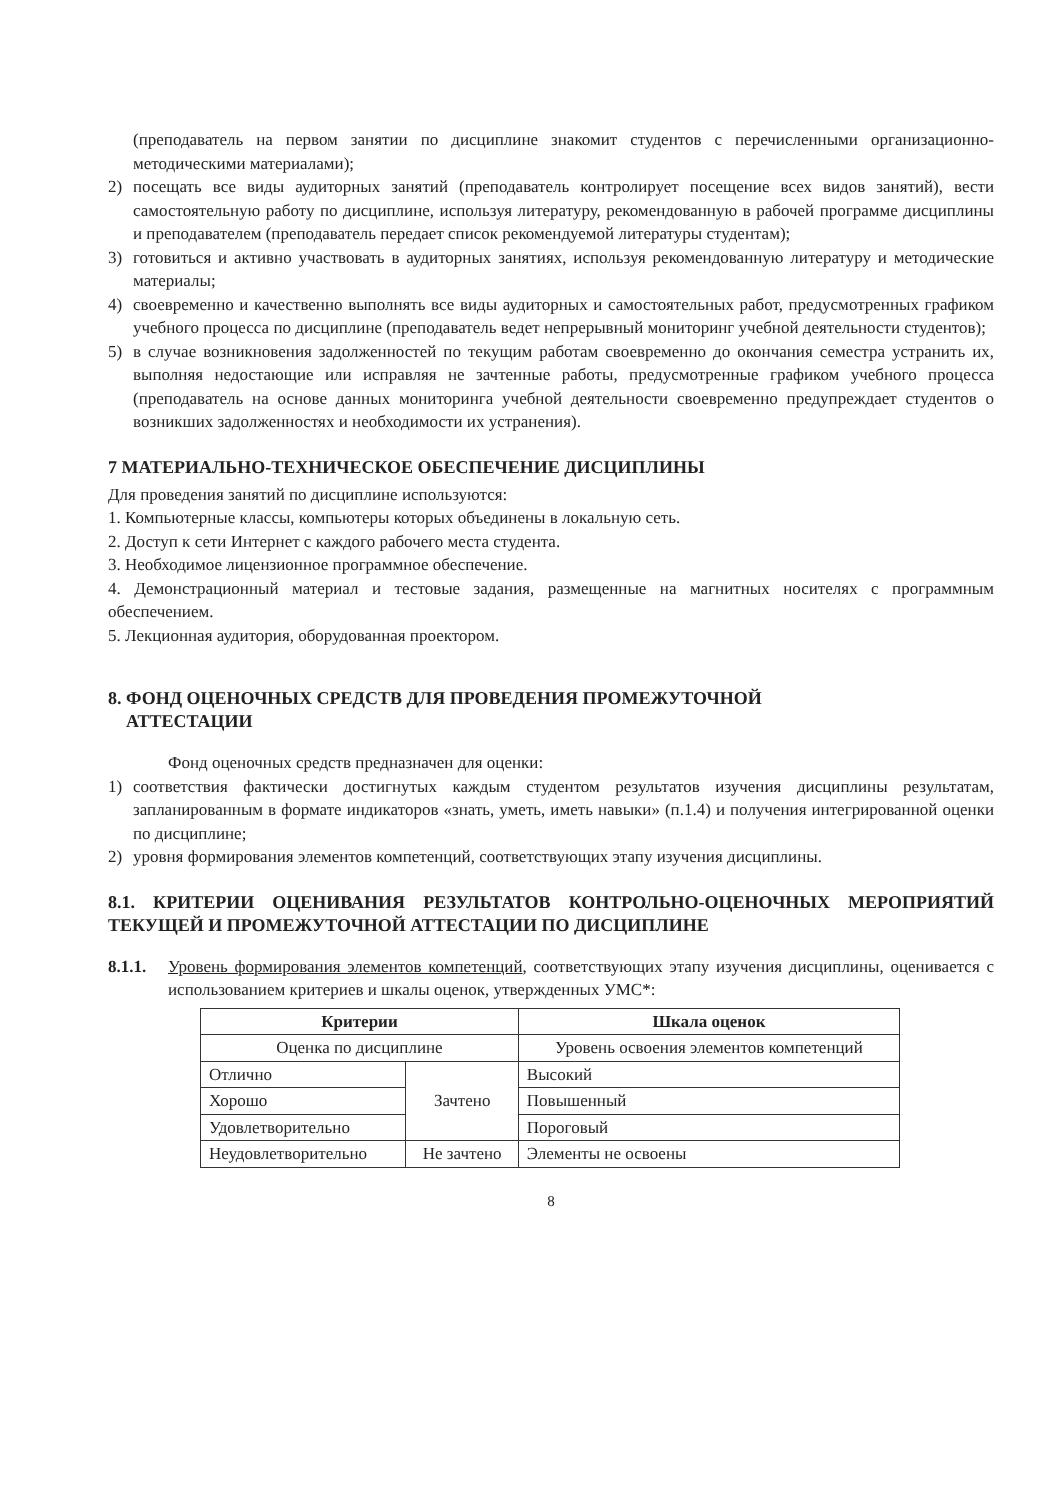(преподаватель на первом занятии по дисциплине знакомит студентов с перечисленными организационно-методическими материалами);
2) посещать все виды аудиторных занятий (преподаватель контролирует посещение всех видов занятий), вести самостоятельную работу по дисциплине, используя литературу, рекомендованную в рабочей программе дисциплины и преподавателем (преподаватель передает список рекомендуемой литературы студентам);
3) готовиться и активно участвовать в аудиторных занятиях, используя рекомендованную литературу и методические материалы;
4) своевременно и качественно выполнять все виды аудиторных и самостоятельных работ, предусмотренных графиком учебного процесса по дисциплине (преподаватель ведет непрерывный мониторинг учебной деятельности студентов);
5) в случае возникновения задолженностей по текущим работам своевременно до окончания семестра устранить их, выполняя недостающие или исправляя не зачтенные работы, предусмотренные графиком учебного процесса (преподаватель на основе данных мониторинга учебной деятельности своевременно предупреждает студентов о возникших задолженностях и необходимости их устранения).
7 МАТЕРИАЛЬНО-ТЕХНИЧЕСКОЕ ОБЕСПЕЧЕНИЕ ДИСЦИПЛИНЫ
Для проведения занятий по дисциплине используются:
1. Компьютерные классы, компьютеры которых объединены в локальную сеть.
2. Доступ к сети Интернет с каждого рабочего места студента.
3. Необходимое лицензионное программное обеспечение.
4. Демонстрационный материал и тестовые задания, размещенные на магнитных носителях с программным обеспечением.
5. Лекционная аудитория, оборудованная проектором.
8. ФОНД ОЦЕНОЧНЫХ СРЕДСТВ ДЛЯ ПРОВЕДЕНИЯ ПРОМЕЖУТОЧНОЙ
АТТЕСТАЦИИ
Фонд оценочных средств предназначен для оценки:
1) соответствия фактически достигнутых каждым студентом результатов изучения дисциплины результатам, запланированным в формате индикаторов «знать, уметь, иметь навыки» (п.1.4) и получения интегрированной оценки по дисциплине;
2) уровня формирования элементов компетенций, соответствующих этапу изучения дисциплины.
8.1. КРИТЕРИИ ОЦЕНИВАНИЯ РЕЗУЛЬТАТОВ КОНТРОЛЬНО-ОЦЕНОЧНЫХ МЕРОПРИЯТИЙ ТЕКУЩЕЙ И ПРОМЕЖУТОЧНОЙ АТТЕСТАЦИИ ПО ДИСЦИПЛИНЕ
8.1.1.
Уровень формирования элементов компетенций, соответствующих этапу изучения дисциплины, оценивается с использованием критериев и шкалы оценок, утвержденных УМС*:
| Критерии | | Шкала оценок |
| --- | --- | --- |
| Оценка по дисциплине | | Уровень освоения элементов компетенций |
| Отлично | Зачтено | Высокий |
| Хорошо | | Повышенный |
| Удовлетворительно | | Пороговый |
| Неудовлетворительно | Не зачтено | Элементы не освоены |
8